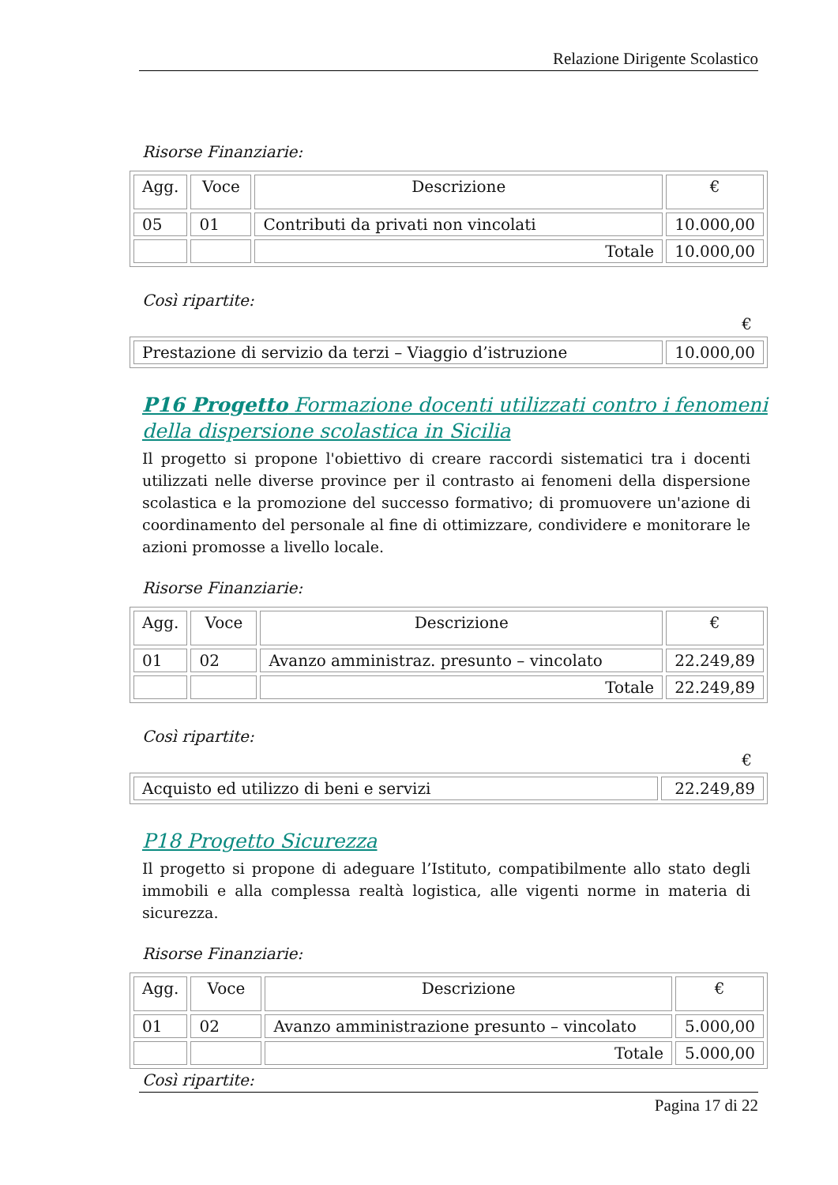Relazione Dirigente Scolastico
Risorse Finanziarie:
| Agg. | Voce | Descrizione | € |
| --- | --- | --- | --- |
| 05 | 01 | Contributi da privati non vincolati | 10.000,00 |
| | | Totale | 10.000,00 |
Così ripartite:
€
| Prestazione di servizio da terzi – Viaggio d’istruzione | 10.000,00 |
P16 Progetto Formazione docenti utilizzati contro i fenomeni della dispersione scolastica in Sicilia
Il progetto si propone l'obiettivo di creare raccordi sistematici tra i docenti utilizzati nelle diverse province per il contrasto ai fenomeni della dispersione scolastica e la promozione del successo formativo; di promuovere un'azione di coordinamento del personale al fine di ottimizzare, condividere e monitorare le azioni promosse a livello locale.
Risorse Finanziarie:
| Agg. | Voce | Descrizione | € |
| --- | --- | --- | --- |
| 01 | 02 | Avanzo amministraz. presunto – vincolato | 22.249,89 |
| | | Totale | 22.249,89 |
Così ripartite:
€
| Acquisto ed utilizzo di beni e servizi | 22.249,89 |
P18 Progetto Sicurezza
Il progetto si propone di adeguare l’Istituto, compatibilmente allo stato degli immobili e alla complessa realtà logistica, alle vigenti norme in materia di sicurezza.
Risorse Finanziarie:
| Agg. | Voce | Descrizione | € |
| --- | --- | --- | --- |
| 01 | 02 | Avanzo amministrazione presunto – vincolato | 5.000,00 |
| | | Totale | 5.000,00 |
Così ripartite:
Pagina 17 di 22